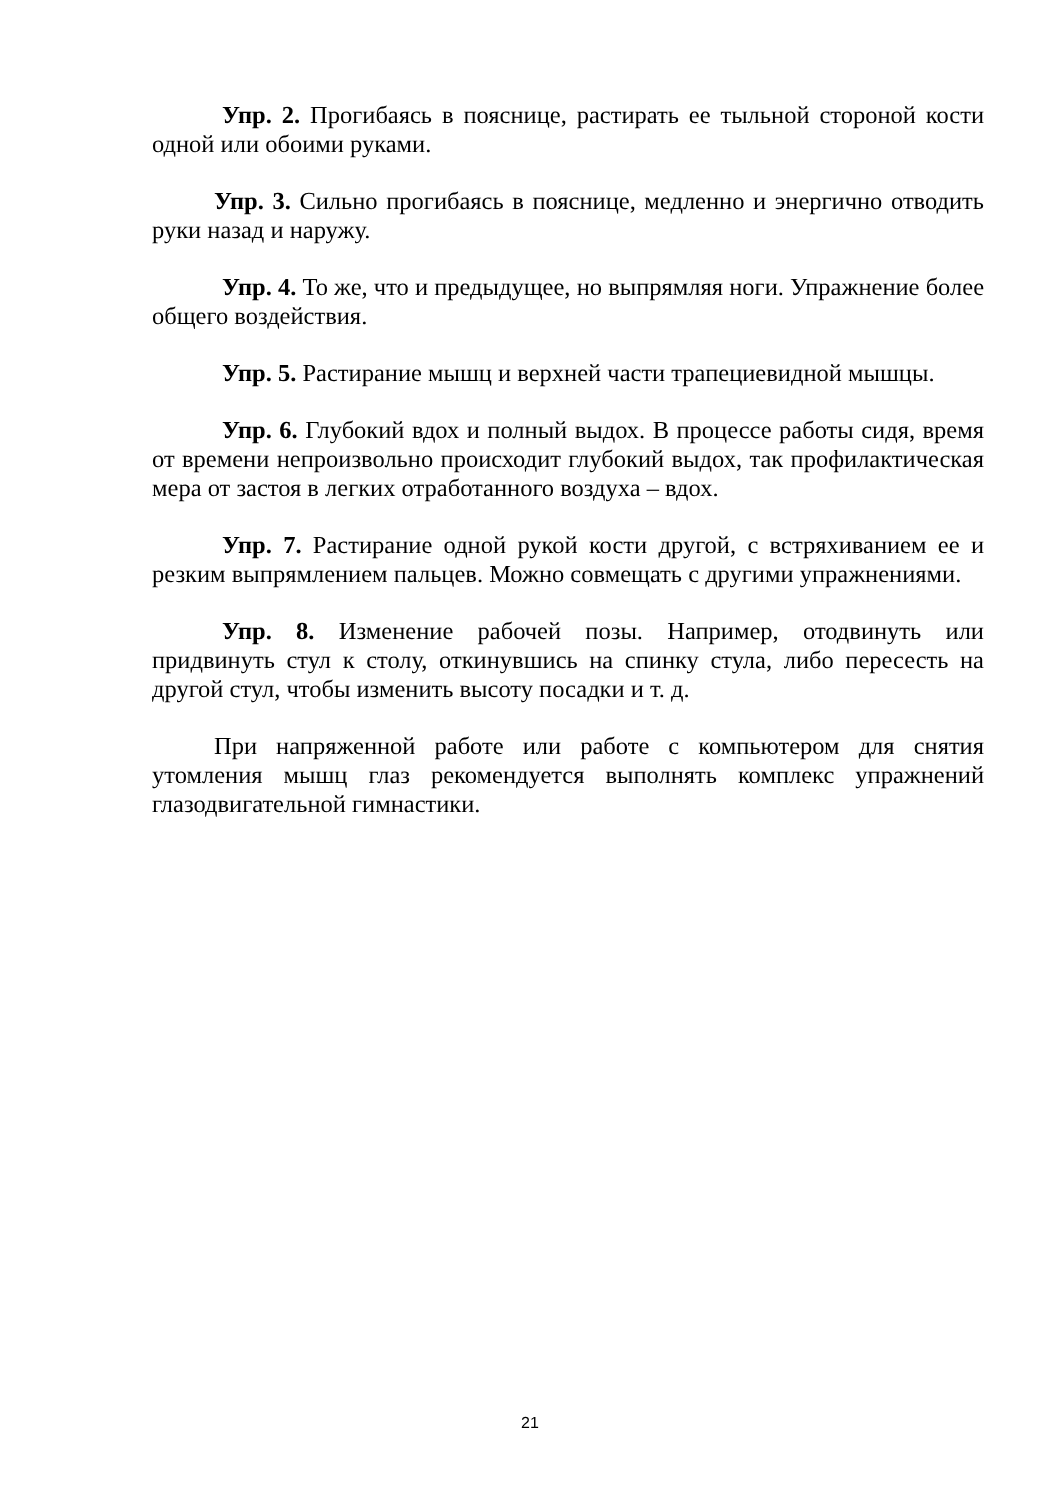Упр. 2. Прогибаясь в пояснице, растирать ее тыльной стороной кости одной или обоими руками.
Упр. 3. Сильно прогибаясь в пояснице, медленно и энергично отводить руки назад и наружу.
Упр. 4. То же, что и предыдущее, но выпрямляя ноги. Упражнение более общего воздействия.
Упр. 5. Растирание мышц и верхней части трапециевидной мышцы.
Упр. 6. Глубокий вдох и полный выдох. В процессе работы сидя, время от времени непроизвольно происходит глубокий выдох, так профилактическая мера от застоя в легких отработанного воздуха – вдох.
Упр. 7. Растирание одной рукой кости другой, с встряхиванием ее и резким выпрямлением пальцев. Можно совмещать с другими упражнениями.
Упр. 8. Изменение рабочей позы. Например, отодвинуть или придвинуть стул к столу, откинувшись на спинку стула, либо пересесть на другой стул, чтобы изменить высоту посадки и т. д.
При напряженной работе или работе с компьютером для снятия утомления мышц глаз рекомендуется выполнять комплекс упражнений глазодвигательной гимнастики.
21